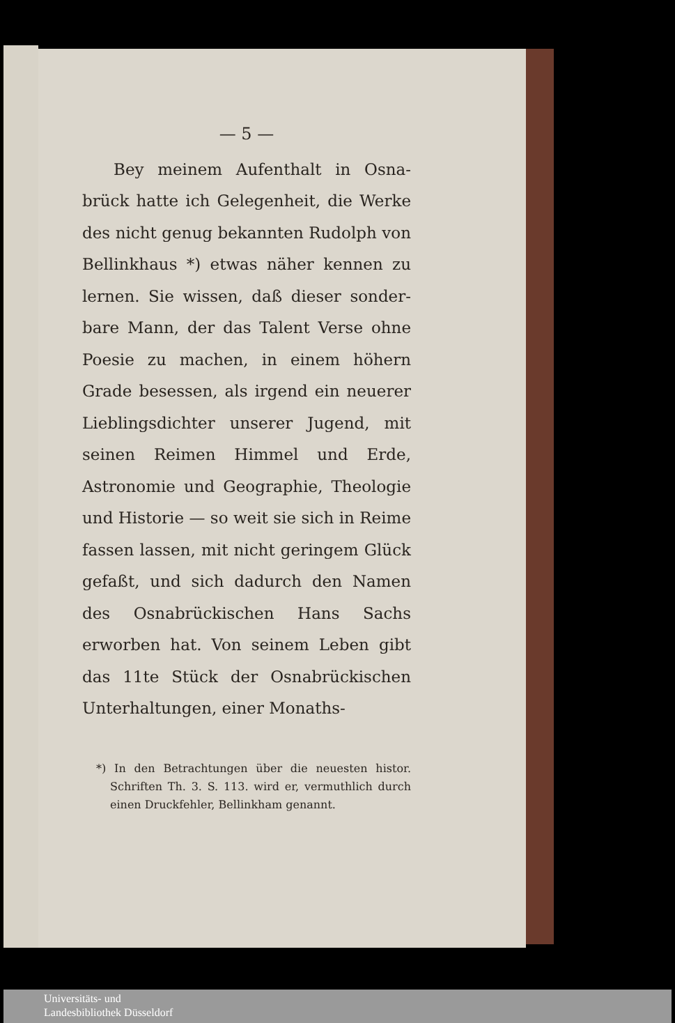— 5 —
Bey meinem Aufenthalt in Osna­brück hatte ich Gelegenheit, die Werke des nicht genug bekannten Rudolph von Bellinkhaus *) etwas näher kennen zu lernen. Sie wissen, daß dieser sonder­bare Mann, der das Talent Verse ohne Poesie zu machen, in einem höhern Grade besessen, als irgend ein neuerer Lieblings­dichter unserer Jugend, mit seinen Reimen Himmel und Erde, Astronomie und Geo­graphie, Theologie und Historie — so weit sie sich in Reime fassen lassen, mit nicht geringem Glück gefaßt, und sich da­durch den Namen des Osnabrückischen Hans Sachs erworben hat. Von sei­nem Leben gibt das 11te Stück der Osna­brückischen Unterhaltungen, einer Monaths-
*) In den Betrachtungen über die neuesten histor. Schriften Th. 3. S. 113. wird er, vermuthlich durch einen Druckfehler, Bellinkham genannt.
Universitäts- und
Landesbibliothek Düsseldorf